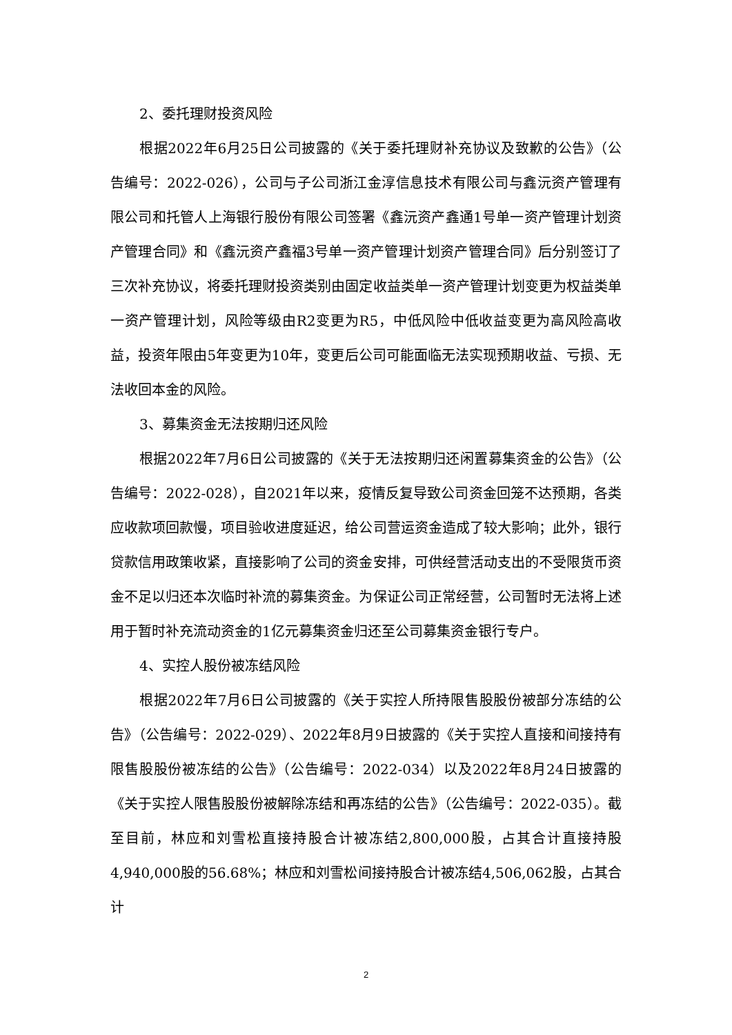2、委托理财投资风险
根据2022年6月25日公司披露的《关于委托理财补充协议及致歉的公告》（公告编号：2022-026），公司与子公司浙江金淳信息技术有限公司与鑫沅资产管理有限公司和托管人上海银行股份有限公司签署《鑫沅资产鑫通1号单一资产管理计划资产管理合同》和《鑫沅资产鑫福3号单一资产管理计划资产管理合同》后分别签订了三次补充协议，将委托理财投资类别由固定收益类单一资产管理计划变更为权益类单一资产管理计划，风险等级由R2变更为R5，中低风险中低收益变更为高风险高收益，投资年限由5年变更为10年，变更后公司可能面临无法实现预期收益、亏损、无法收回本金的风险。
3、募集资金无法按期归还风险
根据2022年7月6日公司披露的《关于无法按期归还闲置募集资金的公告》（公告编号：2022-028），自2021年以来，疫情反复导致公司资金回笼不达预期，各类应收款项回款慢，项目验收进度延迟，给公司营运资金造成了较大影响；此外，银行贷款信用政策收紧，直接影响了公司的资金安排，可供经营活动支出的不受限货币资金不足以归还本次临时补流的募集资金。为保证公司正常经营，公司暂时无法将上述用于暂时补充流动资金的1亿元募集资金归还至公司募集资金银行专户。
4、实控人股份被冻结风险
根据2022年7月6日公司披露的《关于实控人所持限售股股份被部分冻结的公告》（公告编号：2022-029）、2022年8月9日披露的《关于实控人直接和间接持有限售股股份被冻结的公告》（公告编号：2022-034）以及2022年8月24日披露的《关于实控人限售股股份被解除冻结和再冻结的公告》（公告编号：2022-035）。截至目前，林应和刘雪松直接持股合计被冻结2,800,000股，占其合计直接持股4,940,000股的56.68%；林应和刘雪松间接持股合计被冻结4,506,062股，占其合计
2